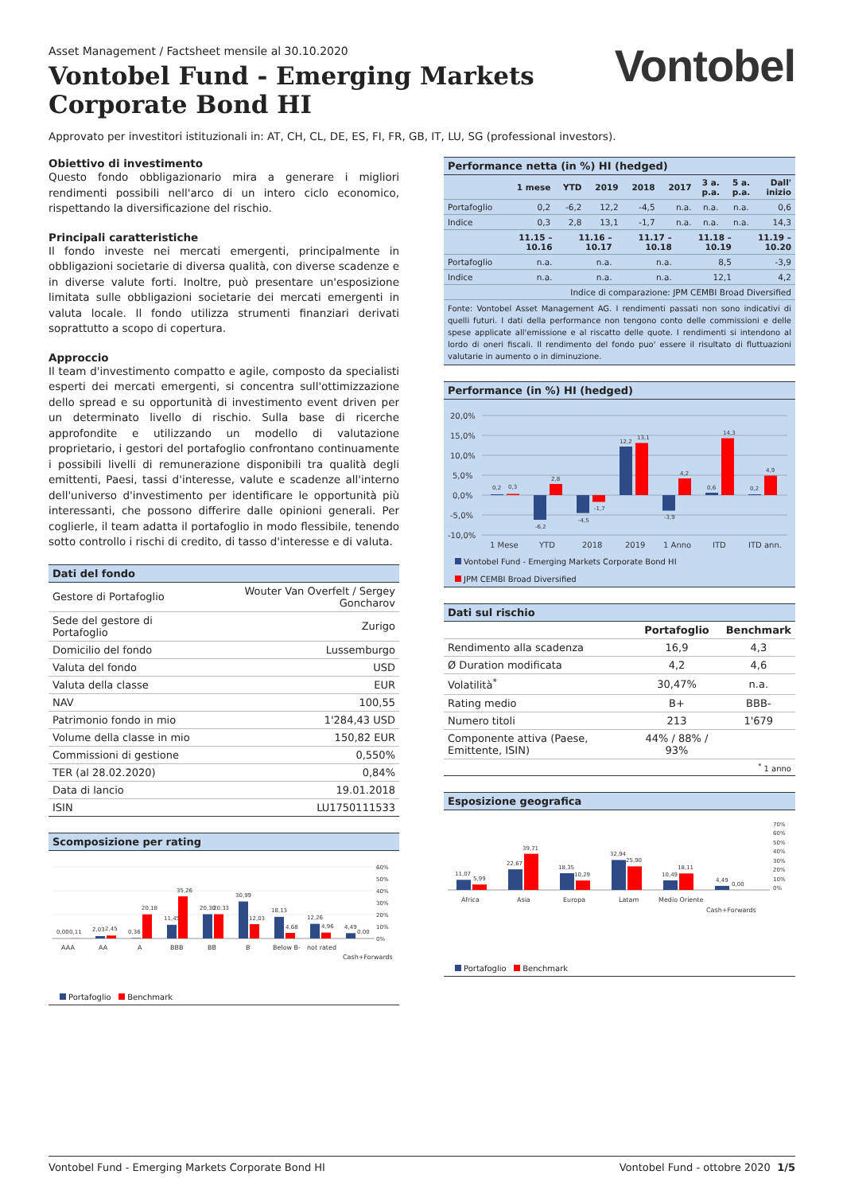Asset Management / Factsheet mensile al 30.10.2020
Vontobel Fund - Emerging Markets
Corporate Bond HI
Vontobel
Approvato per investitori istituzionali in: AT, CH, CL, DE, ES, FI, FR, GB, IT, LU, SG (professional investors).
Obiettivo di investimento
Questo fondo obbligazionario mira a generare i migliori rendimenti possibili nell'arco di un intero ciclo economico, rispettando la diversificazione del rischio.
Principali caratteristiche
Il fondo investe nei mercati emergenti, principalmente in obbligazioni societarie di diversa qualità, con diverse scadenze e in diverse valute forti. Inoltre, può presentare un'esposizione limitata sulle obbligazioni societarie dei mercati emergenti in valuta locale. Il fondo utilizza strumenti finanziari derivati soprattutto a scopo di copertura.
Approccio
Il team d'investimento compatto e agile, composto da specialisti esperti dei mercati emergenti, si concentra sull'ottimizzazione dello spread e su opportunità di investimento event driven per un determinato livello di rischio. Sulla base di ricerche approfondite e utilizzando un modello di valutazione proprietario, i gestori del portafoglio confrontano continuamente i possibili livelli di remunerazione disponibili tra qualità degli emittenti, Paesi, tassi d'interesse, valute e scadenze all'interno dell'universo d'investimento per identificare le opportunità più interessanti, che possono differire dalle opinioni generali. Per coglierle, il team adatta il portafoglio in modo flessibile, tenendo sotto controllo i rischi di credito, di tasso d'interesse e di valuta.
Dati del fondo
| Gestore di Portafoglio | Wouter Van Overfelt / Sergey Goncharov |
| Sede del gestore di Portafoglio | Zurigo |
| Domicilio del fondo | Lussemburgo |
| Valuta del fondo | USD |
| Valuta della classe | EUR |
| NAV | 100,55 |
| Patrimonio fondo in mio | 1'284,43 USD |
| Volume della classe in mio | 150,82 EUR |
| Commissioni di gestione | 0,550% |
| TER (al 28.02.2020) | 0,84% |
| Data di lancio | 19.01.2018 |
| ISIN | LU1750111533 |
Scomposizione per rating
0,00
0,11
2,03
2,45
0,36
20,18
11,45
35,26
20,30
20,33
30,99
12,03
18,13
4,68
12,26
4,96
4,49
0,00
60%
50%
40%
30%
20%
10%
0%
AAA
AA
A
BBB
BB
B
Below B-
not rated
Cash+Forwards
Portafoglio Benchmark
Performance netta (in %) HI (hedged)
| | 1 mese | YTD | 2019 | 2018 | 2017 | 3 a. p.a. | 5 a. p.a. | Dall' inizio |
| --- | --- | --- | --- | --- | --- | --- | --- | --- |
| Portafoglio | 0,2 | -6,2 | 12,2 | -4,5 | n.a. | n.a. | n.a. | 0,6 |
| Indice | 0,3 | 2,8 | 13,1 | -1,7 | n.a. | n.a. | n.a. | 14,3 |
| | 11.15 – 10.16 | 11.16 – 10.17 | 11.17 – 10.18 | 11.18 – 10.19 | 11.19 – 10.20 |
| --- | --- | --- | --- | --- | --- |
| Portafoglio | n.a. | n.a. | n.a. | 8,5 | -3,9 |
| Indice | n.a. | n.a. | n.a. | 12,1 | 4,2 |
| Indice di comparazione: JPM CEMBI Broad Diversified | | | | | |
Fonte: Vontobel Asset Management AG. I rendimenti passati non sono indicativi di quelli futuri. I dati della performance non tengono conto delle commissioni e delle spese applicate all'emissione e al riscatto delle quote. I rendimenti si intendono al lordo di oneri fiscali. Il rendimento del fondo puo' essere il risultato di fluttuazioni valutarie in aumento o in diminuzione.
Performance (in %) HI (hedged)
20,0%
15,0%
10,0%
5,0%
0,0%
-5,0%
-10,0%
0,2
0,3
-6,2
2,8
-4,5
-1,7
12,2
13,1
-3,9
4,2
0,6
14,3
0,2
4,9
1 Mese
YTD
2018
2019
1 Anno
ITD
ITD ann.
Vontobel Fund - Emerging Markets Corporate Bond HI
JPM CEMBI Broad Diversified
Dati sul rischio
| | Portafoglio | Benchmark |
| --- | --- | --- |
| Rendimento alla scadenza | 16,9 | 4,3 |
| Ø Duration modificata | 4,2 | 4,6 |
| Volatilità<sup>*</sup> | 30,47% | n.a. |
| Rating medio | B+ | BBB- |
| Numero titoli | 213 | 1'679 |
| Componente attiva (Paese, Emittente, ISIN) | 44% / 88% / 93% | |
| <sup>*</sup> 1 anno | | |
Esposizione geografica
11,07
5,99
22,67
39,71
18,35
10,29
32,94
25,90
10,49
18,11
4,49
0,00
70%
60%
50%
40%
30%
20%
10%
0%
Africa
Asia
Europa
Latam
Medio Oriente
Cash+Forwards
Portafoglio Benchmark
Vontobel Fund - Emerging Markets Corporate Bond HI Vontobel Fund - ottobre 2020 1/5